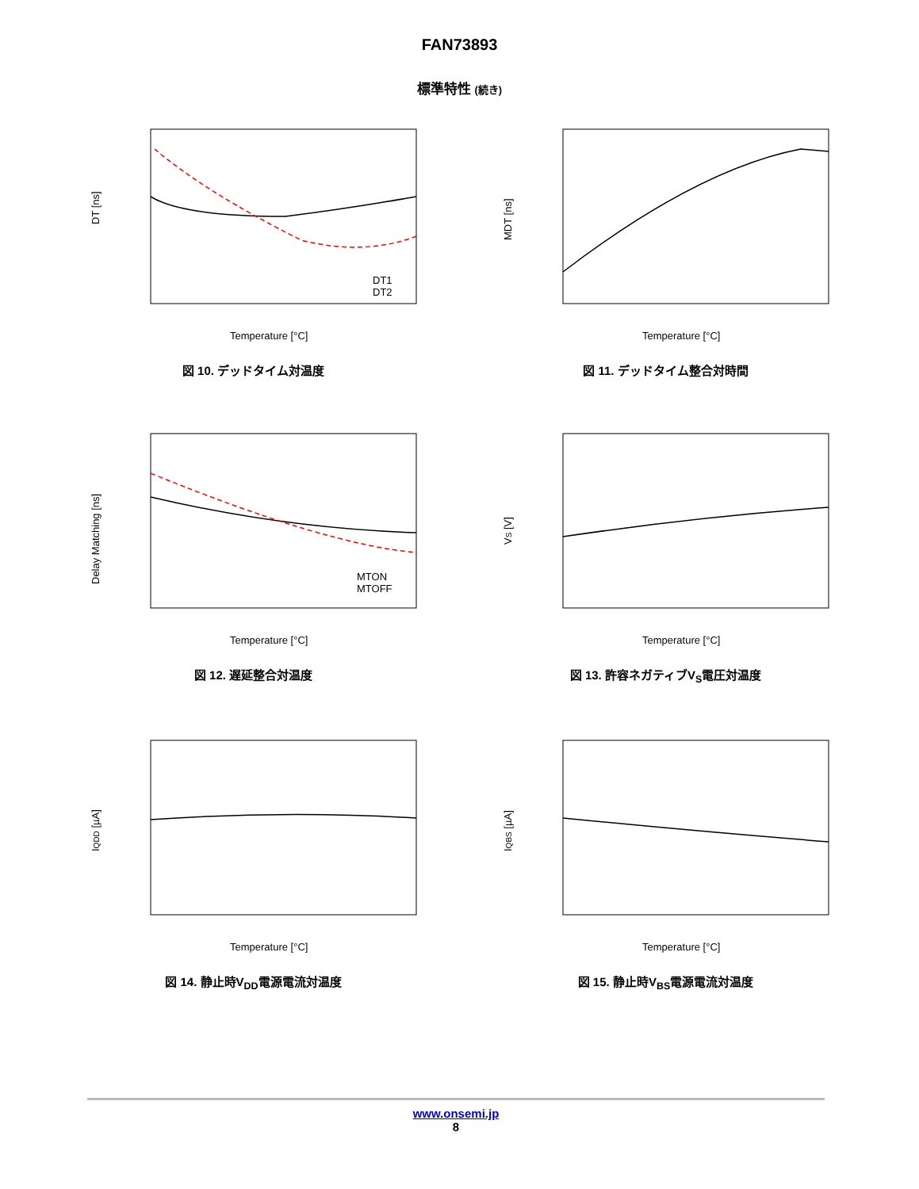FAN73893
標準特性 (続き)
DT [ns]
DT1
DT2
Temperature [°C]
図 10. デッドタイム対温度
MDT [ns]
Temperature [°C]
図 11. デッドタイム整合対時間
Delay Matching [ns]
MTON
MTOFF
Temperature [°C]
図 12. 遅延整合対温度
VS [V]
Temperature [°C]
図 13. 許容ネガティブV<sub>S</sub>電圧対温度
IQDD [µA]
Temperature [°C]
図 14. 静止時V<sub>DD</sub>電源電流対温度
IQBS [µA]
Temperature [°C]
図 15. 静止時V<sub>BS</sub>電源電流対温度
www.onsemi.jp
8